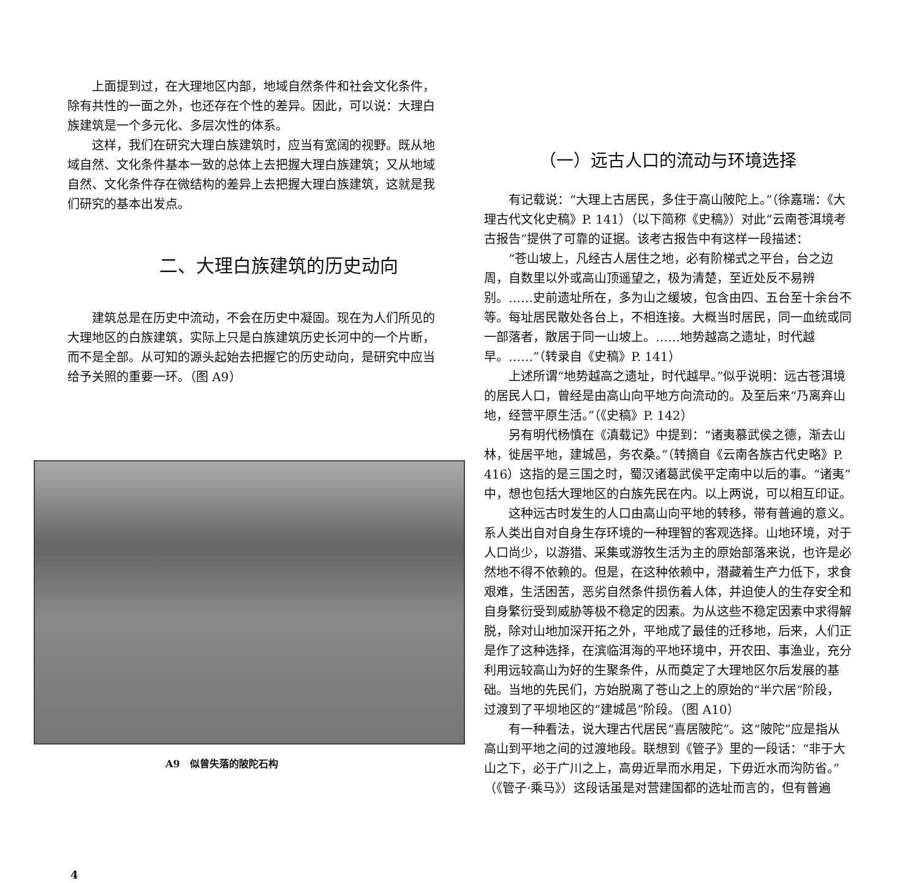上面提到过，在大理地区内部，地域自然条件和社会文化条件，除有共性的一面之外，也还存在个性的差异。因此，可以说：大理白族建筑是一个多元化、多层次性的体系。
这样，我们在研究大理白族建筑时，应当有宽阔的视野。既从地域自然、文化条件基本一致的总体上去把握大理白族建筑；又从地域自然、文化条件存在微结构的差异上去把握大理白族建筑，这就是我们研究的基本出发点。
二、大理白族建筑的历史动向
建筑总是在历史中流动，不会在历史中凝固。现在为人们所见的大理地区的白族建筑，实际上只是白族建筑历史长河中的一个片断，而不是全部。从可知的源头起始去把握它的历史动向，是研究中应当给予关照的重要一环。（图 A9）
A9　似曾失落的陂陀石构
4
（一）远古人口的流动与环境选择
有记载说：“大理上古居民，多住于高山陂陀上。”（徐嘉瑞：《大理古代文化史稿》P. 141）（以下简称《史稿》）对此“云南苍洱境考古报告”提供了可靠的证据。该考古报告中有这样一段描述：
“苍山坡上，凡经古人居住之地，必有阶梯式之平台，台之边周，自数里以外或高山顶遥望之，极为清楚，至近处反不易辨别。……史前遗址所在，多为山之缓坡，包含由四、五台至十余台不等。每址居民散处各台上，不相连接。大概当时居民，同一血统或同一部落者，散居于同一山坡上。……地势越高之遗址，时代越早。……”（转录自《史稿》P. 141）
上述所谓“地势越高之遗址，时代越早。”似乎说明：远古苍洱境的居民人口，曾经是由高山向平地方向流动的。及至后来“乃离弃山地，经营平原生活。”（《史稿》P. 142）
另有明代杨慎在《滇载记》中提到：“诸夷慕武侯之德，渐去山林，徙居平地，建城邑，务农桑。”（转摘自《云南各族古代史略》P. 416）这指的是三国之时，蜀汉诸葛武侯平定南中以后的事。“诸夷”中，想也包括大理地区的白族先民在内。以上两说，可以相互印证。
这种远古时发生的人口由高山向平地的转移，带有普遍的意义。系人类出自对自身生存环境的一种理智的客观选择。山地环境，对于人口尚少，以游猎、采集或游牧生活为主的原始部落来说，也许是必然地不得不依赖的。但是，在这种依赖中，潜藏着生产力低下，求食艰难，生活困苦，恶劣自然条件损伤着人体，并迫使人的生存安全和自身繁衍受到威胁等极不稳定的因素。为从这些不稳定因素中求得解脱，除对山地加深开拓之外，平地成了最佳的迁移地，后来，人们正是作了这种选择，在滨临洱海的平地环境中，开农田、事渔业，充分利用远较高山为好的生聚条件，从而奠定了大理地区尔后发展的基础。当地的先民们，方始脱离了苍山之上的原始的“半穴居”阶段，过渡到了平坝地区的“建城邑”阶段。（图 A10）
有一种看法，说大理古代居民“喜居陂陀”。这“陂陀”应是指从高山到平地之间的过渡地段。联想到《管子》里的一段话：“非于大山之下，必于广川之上，高毋近旱而水用足，下毋近水而沟防省。”（《管子·乘马》）这段话虽是对营建国都的选址而言的，但有普遍